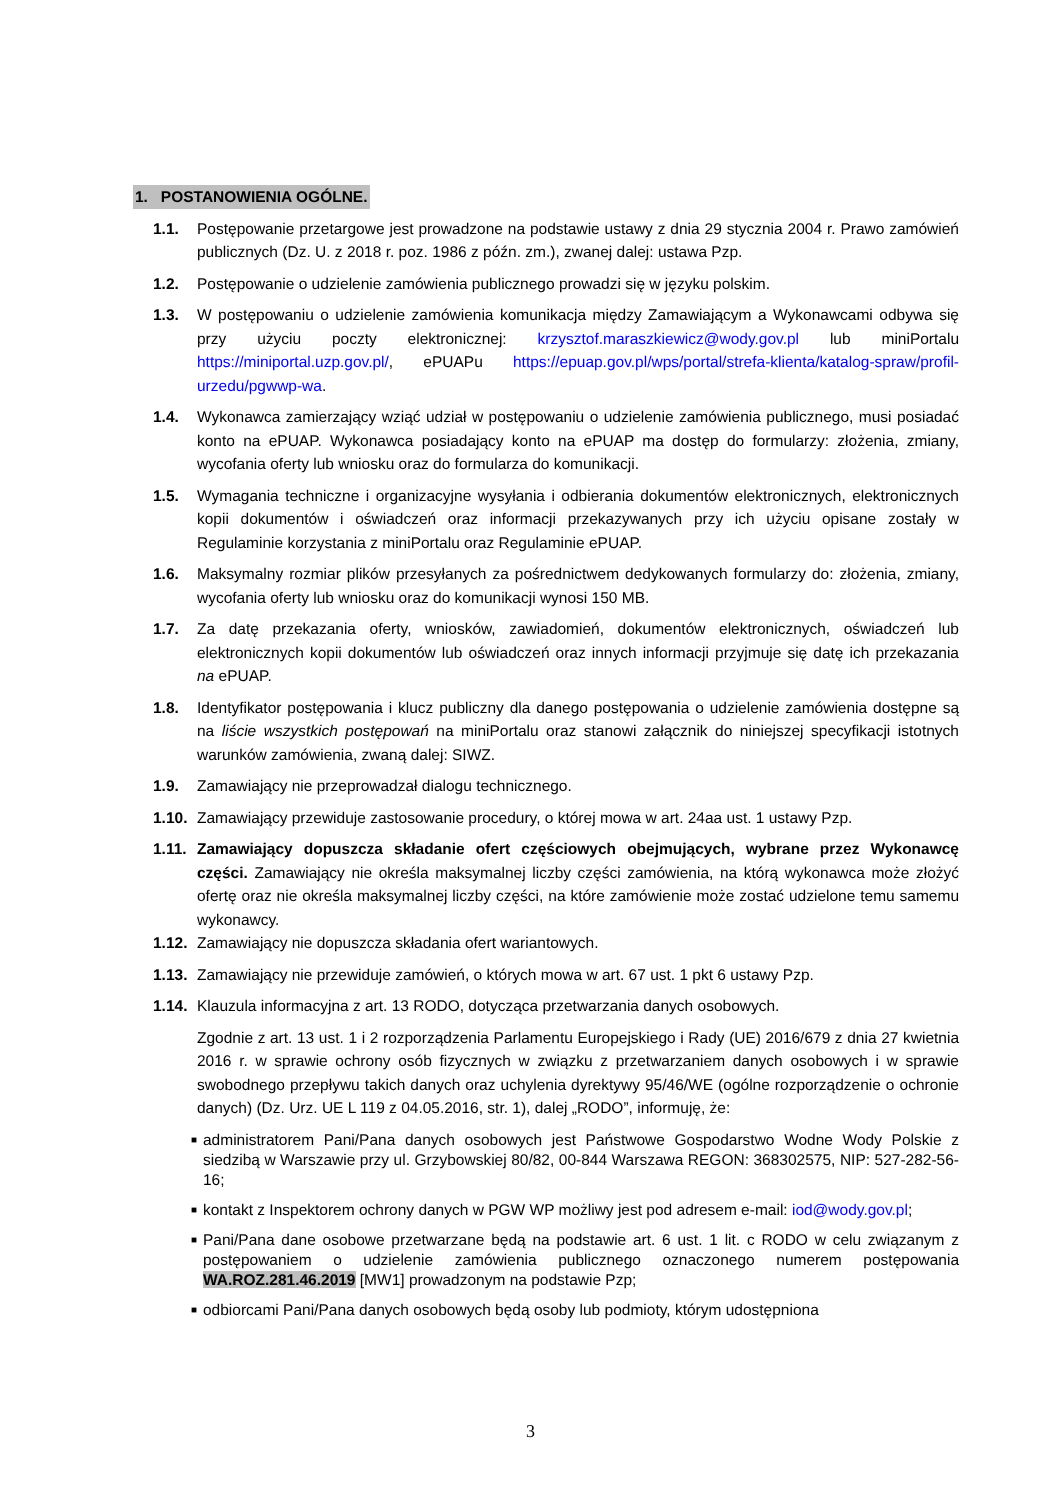1. POSTANOWIENIA OGÓLNE.
1.1. Postępowanie przetargowe jest prowadzone na podstawie ustawy z dnia 29 stycznia 2004 r. Prawo zamówień publicznych (Dz. U. z 2018 r. poz. 1986 z późn. zm.), zwanej dalej: ustawa Pzp.
1.2. Postępowanie o udzielenie zamówienia publicznego prowadzi się w języku polskim.
1.3. W postępowaniu o udzielenie zamówienia komunikacja między Zamawiającym a Wykonawcami odbywa się przy użyciu poczty elektronicznej: krzysztof.maraszkiewicz@wody.gov.pl lub miniPortalu https://miniportal.uzp.gov.pl/, ePUAPu https://epuap.gov.pl/wps/portal/strefa-klienta/katalog-spraw/profil-urzedu/pgwwp-wa.
1.4. Wykonawca zamierzający wziąć udział w postępowaniu o udzielenie zamówienia publicznego, musi posiadać konto na ePUAP. Wykonawca posiadający konto na ePUAP ma dostęp do formularzy: złożenia, zmiany, wycofania oferty lub wniosku oraz do formularza do komunikacji.
1.5. Wymagania techniczne i organizacyjne wysyłania i odbierania dokumentów elektronicznych, elektronicznych kopii dokumentów i oświadczeń oraz informacji przekazywanych przy ich użyciu opisane zostały w Regulaminie korzystania z miniPortalu oraz Regulaminie ePUAP.
1.6. Maksymalny rozmiar plików przesyłanych za pośrednictwem dedykowanych formularzy do: złożenia, zmiany, wycofania oferty lub wniosku oraz do komunikacji wynosi 150 MB.
1.7. Za datę przekazania oferty, wniosków, zawiadomień, dokumentów elektronicznych, oświadczeń lub elektronicznych kopii dokumentów lub oświadczeń oraz innych informacji przyjmuje się datę ich przekazania na ePUAP.
1.8. Identyfikator postępowania i klucz publiczny dla danego postępowania o udzielenie zamówienia dostępne są na liście wszystkich postępowań na miniPortalu oraz stanowi załącznik do niniejszej specyfikacji istotnych warunków zamówienia, zwaną dalej: SIWZ.
1.9. Zamawiający nie przeprowadzał dialogu technicznego.
1.10. Zamawiający przewiduje zastosowanie procedury, o której mowa w art. 24aa ust. 1 ustawy Pzp.
1.11. Zamawiający dopuszcza składanie ofert częściowych obejmujących, wybrane przez Wykonawcę części. Zamawiający nie określa maksymalnej liczby części zamówienia, na którą wykonawca może złożyć ofertę oraz nie określa maksymalnej liczby części, na które zamówienie może zostać udzielone temu samemu wykonawcy.
1.12. Zamawiający nie dopuszcza składania ofert wariantowych.
1.13. Zamawiający nie przewiduje zamówień, o których mowa w art. 67 ust. 1 pkt 6 ustawy Pzp.
1.14. Klauzula informacyjna z art. 13 RODO, dotycząca przetwarzania danych osobowych.
Zgodnie z art. 13 ust. 1 i 2 rozporządzenia Parlamentu Europejskiego i Rady (UE) 2016/679 z dnia 27 kwietnia 2016 r. w sprawie ochrony osób fizycznych w związku z przetwarzaniem danych osobowych i w sprawie swobodnego przepływu takich danych oraz uchylenia dyrektywy 95/46/WE (ogólne rozporządzenie o ochronie danych) (Dz. Urz. UE L 119 z 04.05.2016, str. 1), dalej „RODO”, informuję, że:
■ administratorem Pani/Pana danych osobowych jest Państwowe Gospodarstwo Wodne Wody Polskie z siedzibą w Warszawie przy ul. Grzybowskiej 80/82, 00-844 Warszawa REGON: 368302575, NIP: 527-282-56-16;
■ kontakt z Inspektorem ochrony danych w PGW WP możliwy jest pod adresem e-mail: iod@wody.gov.pl;
■ Pani/Pana dane osobowe przetwarzane będą na podstawie art. 6 ust. 1 lit. c RODO w celu związanym z postępowaniem o udzielenie zamówienia publicznego oznaczonego numerem postępowania WA.ROZ.281.46.2019 [MW1] prowadzonym na podstawie Pzp;
■ odbiorcami Pani/Pana danych osobowych będą osoby lub podmioty, którym udostępniona
3